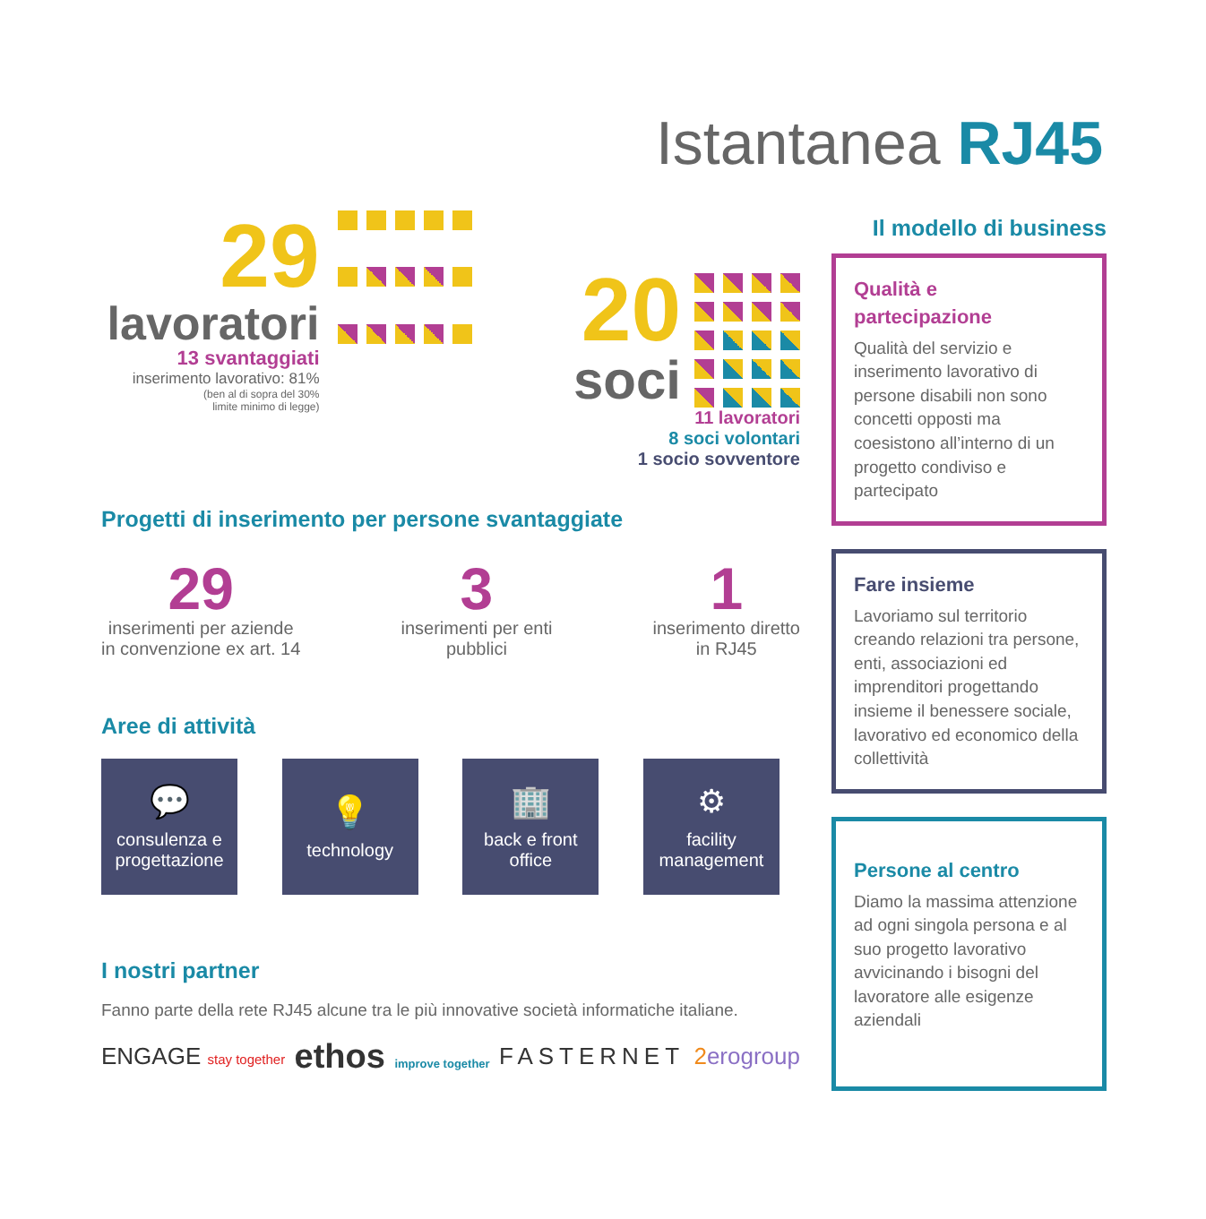Istantanea RJ45
29
lavoratori
13 svantaggiati
inserimento lavorativo: 81%
(ben al di sopra del 30%
limite minimo di legge)
20
soci
11 lavoratori
8 soci volontari
1 socio sovventore
Progetti di inserimento per persone svantaggiate
29
inserimenti per aziende
in convenzione ex art. 14
3
inserimenti per enti
pubblici
1
inserimento diretto
in RJ45
Aree di attività
💬
consulenza e progettazione
💡
technology
🏢
back e front office
⚙
facility management
I nostri partner
Fanno parte della rete RJ45 alcune tra le più innovative società informatiche italiane.
ENGAGE stay together ethos improve together FASTERNET 2erogroup
Il modello di business
Qualità e
partecipazione
Qualità del servizio e inserimento lavorativo di persone disabili non sono concetti opposti ma coesistono all’interno di un progetto condiviso e partecipato
Fare insieme
Lavoriamo sul territorio creando relazioni tra persone, enti, associazioni ed imprenditori progettando insieme il benessere sociale, lavorativo ed economico della collettività
Persone al centro
Diamo la massima attenzione ad ogni singola persona e al suo progetto lavorativo avvicinando i bisogni del lavoratore alle esigenze aziendali